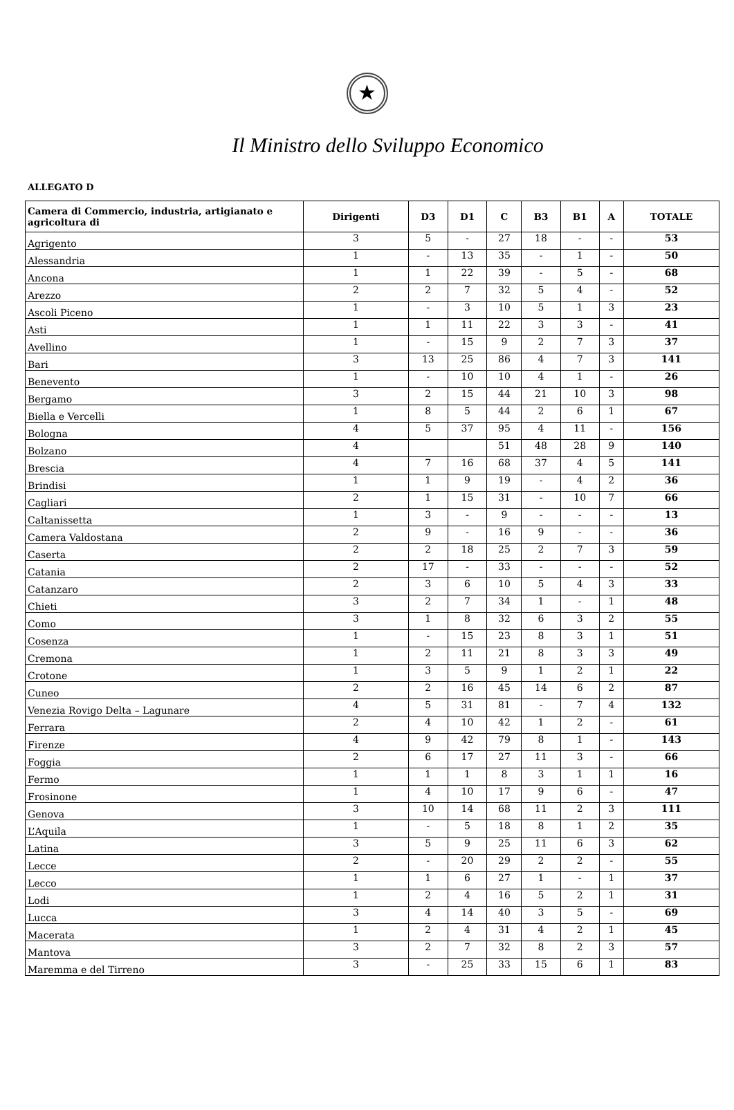★
Il Ministro dello Sviluppo Economico
ALLEGATO D
| Camera di Commercio, industria, artigianato e agricoltura di | Dirigenti | D3 | D1 | C | B3 | B1 | A | TOTALE |
| --- | --- | --- | --- | --- | --- | --- | --- | --- |
| Agrigento | 3 | 5 | - | 27 | 18 | - | - | 53 |
| Alessandria | 1 | - | 13 | 35 | - | 1 | - | 50 |
| Ancona | 1 | 1 | 22 | 39 | - | 5 | - | 68 |
| Arezzo | 2 | 2 | 7 | 32 | 5 | 4 | - | 52 |
| Ascoli Piceno | 1 | - | 3 | 10 | 5 | 1 | 3 | 23 |
| Asti | 1 | 1 | 11 | 22 | 3 | 3 | - | 41 |
| Avellino | 1 | - | 15 | 9 | 2 | 7 | 3 | 37 |
| Bari | 3 | 13 | 25 | 86 | 4 | 7 | 3 | 141 |
| Benevento | 1 | - | 10 | 10 | 4 | 1 | - | 26 |
| Bergamo | 3 | 2 | 15 | 44 | 21 | 10 | 3 | 98 |
| Biella e Vercelli | 1 | 8 | 5 | 44 | 2 | 6 | 1 | 67 |
| Bologna | 4 | 5 | 37 | 95 | 4 | 11 | - | 156 |
| Bolzano | 4 | | | 51 | 48 | 28 | 9 | 140 |
| Brescia | 4 | 7 | 16 | 68 | 37 | 4 | 5 | 141 |
| Brindisi | 1 | 1 | 9 | 19 | - | 4 | 2 | 36 |
| Cagliari | 2 | 1 | 15 | 31 | - | 10 | 7 | 66 |
| Caltanissetta | 1 | 3 | - | 9 | - | - | - | 13 |
| Camera Valdostana | 2 | 9 | - | 16 | 9 | - | - | 36 |
| Caserta | 2 | 2 | 18 | 25 | 2 | 7 | 3 | 59 |
| Catania | 2 | 17 | - | 33 | - | - | - | 52 |
| Catanzaro | 2 | 3 | 6 | 10 | 5 | 4 | 3 | 33 |
| Chieti | 3 | 2 | 7 | 34 | 1 | - | 1 | 48 |
| Como | 3 | 1 | 8 | 32 | 6 | 3 | 2 | 55 |
| Cosenza | 1 | - | 15 | 23 | 8 | 3 | 1 | 51 |
| Cremona | 1 | 2 | 11 | 21 | 8 | 3 | 3 | 49 |
| Crotone | 1 | 3 | 5 | 9 | 1 | 2 | 1 | 22 |
| Cuneo | 2 | 2 | 16 | 45 | 14 | 6 | 2 | 87 |
| Venezia Rovigo Delta – Lagunare | 4 | 5 | 31 | 81 | - | 7 | 4 | 132 |
| Ferrara | 2 | 4 | 10 | 42 | 1 | 2 | - | 61 |
| Firenze | 4 | 9 | 42 | 79 | 8 | 1 | - | 143 |
| Foggia | 2 | 6 | 17 | 27 | 11 | 3 | - | 66 |
| Fermo | 1 | 1 | 1 | 8 | 3 | 1 | 1 | 16 |
| Frosinone | 1 | 4 | 10 | 17 | 9 | 6 | - | 47 |
| Genova | 3 | 10 | 14 | 68 | 11 | 2 | 3 | 111 |
| L’Aquila | 1 | - | 5 | 18 | 8 | 1 | 2 | 35 |
| Latina | 3 | 5 | 9 | 25 | 11 | 6 | 3 | 62 |
| Lecce | 2 | - | 20 | 29 | 2 | 2 | - | 55 |
| Lecco | 1 | 1 | 6 | 27 | 1 | - | 1 | 37 |
| Lodi | 1 | 2 | 4 | 16 | 5 | 2 | 1 | 31 |
| Lucca | 3 | 4 | 14 | 40 | 3 | 5 | - | 69 |
| Macerata | 1 | 2 | 4 | 31 | 4 | 2 | 1 | 45 |
| Mantova | 3 | 2 | 7 | 32 | 8 | 2 | 3 | 57 |
| Maremma e del Tirreno | 3 | - | 25 | 33 | 15 | 6 | 1 | 83 |